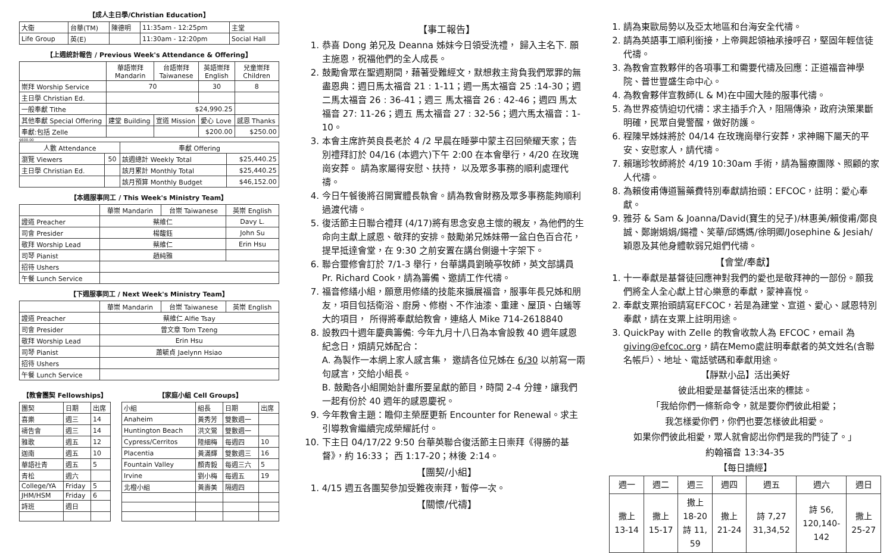【成人主日學/Christian Education】
| 大衛 | 台華(TM) | 陳德明 | 11:35am - 12:25pm | 主堂 |
| Life Group | 英(E) | | 11:30am - 12:20pm | Social Hall |
【上週統計報告 / Previous Week's Attendance & Offering】
| | 華語崇拜 Mandarin | 台語崇拜 Taiwanese | 英語崇拜 English | 兒童崇拜 Children |
| --- | --- | --- | --- | --- |
| 崇拜 Worship Service | 70 | | 30 | 8 |
| 主日學 Christian Ed. | | | | |
| 一般奉獻 Tithe | $24,990.25 | | | |
| 其他奉獻 Special Offering | 建堂 Building | 宣道 Mission | 愛心 Love | 感恩 Thanks |
| 奉獻:包括 Zelle | | | $200.00 | $250.00 |
$600.00
| 人數 Attendance | | 奉獻 Offering | |
| --- | --- | --- | --- |
| 瀏覽 Viewers | 50 | 該週總計 Weekly Total | $25,440.25 |
| 主日學 Christian Ed. | | 該月累計 Monthly Total | $25,440.25 |
| | | 該月預算 Monthly Budget | $46,152.00 |
【本週服事同工 / This Week's Ministry Team】
| | 華崇 Mandarin | 台崇 Taiwanese | 英崇 English |
| --- | --- | --- | --- |
| 證道 Preacher | 蔡維仁 | | Davy L. |
| 司會 Presider | 楊馥鈺 | | John Su |
| 敬拜 Worship Lead | 蔡維仁 | | Erin Hsu |
| 司琴 Pianist | 趙純雅 | | |
| 招待 Ushers | | | |
| 午餐 Lunch Service | | | |
【下週服事同工 / Next Week's Ministry Team】
| | 華崇 Mandarin | 台崇 Taiwanese | 英崇 English |
| --- | --- | --- | --- |
| 證道 Preacher | 蔡維仁 Alfie Tsay | | |
| 司會 Presider | 曾文章 Tom Tzeng | | |
| 敬拜 Worship Lead | Erin Hsu | | |
| 司琴 Pianist | 蕭毓貞 Jaelynn Hsiao | | |
| 招待 Ushers | | | |
| 午餐 Lunch Service | | | |
【教會團契 Fellowships】
| 團契 | 日期 | 出席 |
| 喜樂 | 週三 | 14 |
| 禱告會 | 週三 | 14 |
| 雅歌 | 週五 | 12 |
| 迦南 | 週五 | 10 |
| 華語社青 | 週五 | 5 |
| 青松 | 週六 | |
| College/YA | Friday | 5 |
| JHM/HSM | Friday | 6 |
| 詩班 | 週日 | |
【家庭小組 Cell Groups】
| 小組 | 組長 | 日期 | 出席 |
| Anaheim | 黃秀芳 | 雙數週一 | |
| Huntington Beach | 洪文鶯 | 雙數週一 | |
| Cypress/Cerritos | 陸細梅 | 每週四 | 10 |
| Placentia | 黃滿輝 | 雙數週三 | 16 |
| Fountain Valley | 顏青毅 | 每週三六 | 5 |
| Irvine | 劉小梅 | 每週五 | 19 |
| 北橙小組 | 黃壽美 | 隔週四 | |
【事工報告】
1. 恭喜 Dong 弟兄及 Deanna 姊妹今日領受洗禮， 歸入主名下. 願主施恩，祝福他們的全人成長。
2. 鼓勵會眾在聖週期間，藉著受難經文，默想救主背負我們眾罪的無盡恩典：週日馬太福音 21 : 1-11；週一馬太福音 25 :14-30；週二馬太福音 26 : 36-41；週三 馬太福音 26 : 42-46；週四 馬太福音 27: 11-26；週五 馬太福音 27 : 32-56；週六馬太福音：1-10。
3. 本會主席許英良長老於 4 /2 早晨在睡夢中蒙主召回榮耀天家；告別禮拜訂於 04/16 (本週六)下午 2:00 在本會舉行，4/20 在玫瑰崗安葬。 請為家屬得安慰、扶持， 以及眾多事務的順利處理代禱。
4. 今日午餐後將召開實體長執會。請為教會財務及眾多事務能夠順利過渡代禱。
5. 復活節主日聯合禮拜 (4/17)將有思念安息主懷的親友，為他們的生命向主獻上感恩、敬拜的安排。鼓勵弟兄姊妹帶一盆白色百合花，提早抵達會堂，在 9:30 之前安置在講台側邊十字架下。
6. 聯合靈修會訂於 7/1-3 舉行，台華講員劉曉亭牧師，英文部講員 Pr. Richard Cook，請為籌備、邀請工作代禱。
7. 福音修繕小組，願意用修繕的技能來擴展福音，服事年長兄姊和朋友，項目包括衛浴、廚房、修樹、不作油漆、重建、屋頂、白蟻等大的項目， 所得將奉獻給教會，連絡人 Mike 714-2618840
8. 設教四十週年慶典籌備: 今年九月十八日為本會設教 40 週年感恩紀念日，煩請兄姊配合：
A. 為製作一本網上家人感言集， 邀請各位兄姊在 6/30 以前寫一兩句感言，交給小組長。
B. 鼓勵各小組開始計畫所要呈獻的節目，時間 2-4 分鐘，讓我們一起有份於 40 週年的感恩慶祝。
9. 今年教會主題：瞻仰主榮歷更新 Encounter for Renewal。求主引導教會繼續完成榮耀託付。
10. 下主日 04/17/22 9:50 台華英聯合復活節主日崇拜《得勝的基督》，約 16:33； 西 1:17-20；林後 2:14。
【團契/小組】
1. 4/15 週五各團契參加受難夜崇拜，暫停一次。
【關懷/代禱】
1. 請為東歐局勢以及亞太地區和台海安全代禱。
2. 請為英語事工順利銜接，上帝興起領袖承接呼召，堅固年輕信徒代禱。
3. 為教會宣教夥伴的各項事工和需要代禱及回應：正道福音神學院、普世豐盛生命中心。
4. 為教會夥伴宣教師(L & M)在中國大陸的服事代禱。
5. 為世界疫情迫切代禱：求主插手介入，阻隔傳染，政府決策果斷明確，民眾自覺警醒，做好防護。
6. 程陳早姊妹將於 04/14 在玫瑰崗舉行安葬，求神賜下屬天的平安、安慰家人，請代禱。
7. 賴瑞珍牧師將於 4/19 10:30am 手術，請為醫療團隊、照顧的家人代禱。
8. 為賴俊甫傳道醫藥費特別奉獻請抬頭：EFCOC，註明：愛心奉獻。
9. 雅芬 & Sam & Joanna/David(寶生的兒子)/林惠美/賴俊甫/鄭良誠、鄭謝娟娟/錫禮、笑華/邱媽媽/徐明卿/Josephine & Jesiah/穎恩及其他身體軟弱兄姐們代禱。
【會堂/奉獻】
1. 十一奉獻是基督徒回應神對我們的愛也是敬拜神的一部份。願我們將全人全心獻上甘心樂意的奉獻，蒙神喜悅。
2. 奉獻支票抬頭請寫EFCOC，若是為建堂、宣道、愛心、感恩特別奉獻，請在支票上註明用途。
3. QuickPay with Zelle 的教會收款人為 EFCOC，email 為 giving@efcoc.org，請在Memo處註明奉獻者的英文姓名(含聯名帳戶）、地址、電話號碼和奉獻用途。
【靜默小品】活出美好
彼此相愛是基督徒活出來的標誌。
「我給你們一條新命令，就是要你們彼此相愛；
我怎樣愛你們，你們也要怎樣彼此相愛。
如果你們彼此相愛，眾人就會認出你們是我的門徒了。」
約翰福音 13:34-35
【每日讀經】
| 週一 | 週二 | 週三 | 週四 | 週五 | 週六 | 週日 |
| 撒上 13-14 | 撒上 15-17 | 撒上 18-20 詩 11, 59 | 撒上 21-24 | 詩 7,27 31,34,52 | 詩 56, 120,140- 142 | 撒上 25-27 |